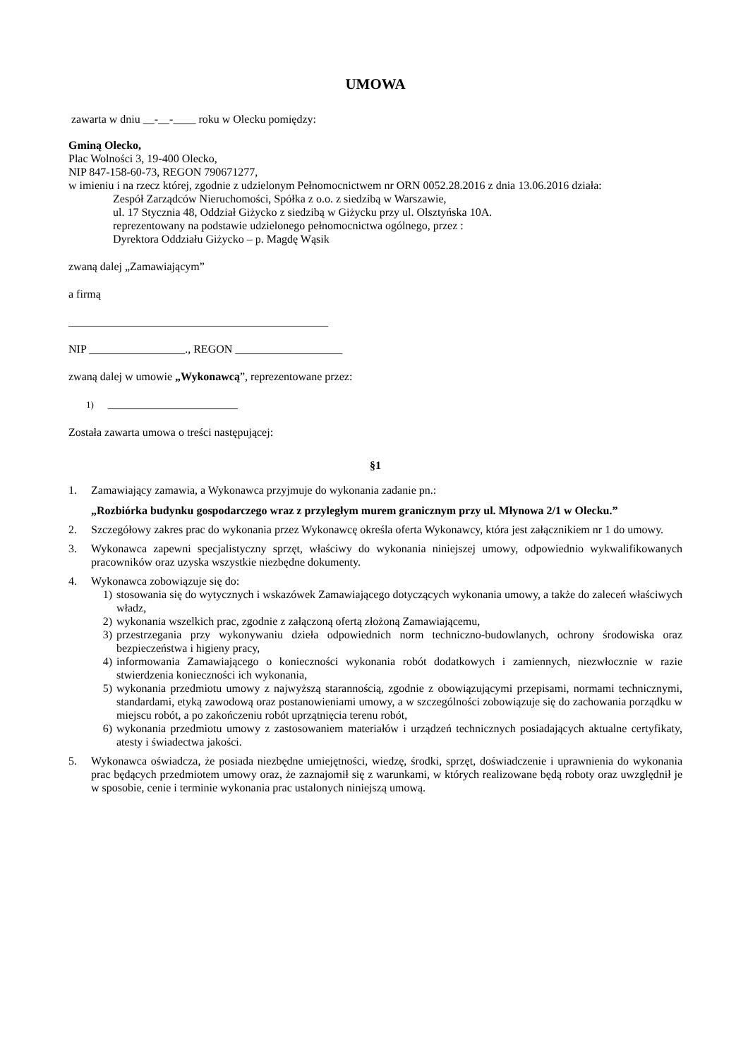UMOWA
zawarta w dniu __-__-____ roku w Olecku pomiędzy:
Gminą Olecko,
Plac Wolności 3, 19-400 Olecko,
NIP 847-158-60-73, REGON 790671277,
w imieniu i na rzecz której, zgodnie z udzielonym Pełnomocnictwem nr ORN 0052.28.2016 z dnia 13.06.2016 działa:
Zespół Zarządców Nieruchomości, Spółka z o.o. z siedzibą w Warszawie,
ul. 17 Stycznia 48, Oddział Giżycko z siedzibą w Giżycku przy ul. Olsztyńska 10A.
reprezentowany na podstawie udzielonego pełnomocnictwa ogólnego, przez :
Dyrektora Oddziału Giżycko – p. Magdę Wąsik
zwaną dalej „Zamawiającym”
a firmą
______________________________________________
NIP _________________., REGON ___________________
zwaną dalej w umowie „Wykonawcą”, reprezentowane przez:
1) _______________________
Została zawarta umowa o treści następującej:
§1
1. Zamawiający zamawia, a Wykonawca przyjmuje do wykonania zadanie pn.:
„Rozbiórka budynku gospodarczego wraz z przyległym murem granicznym przy ul. Młynowa 2/1 w Olecku.”
2. Szczegółowy zakres prac do wykonania przez Wykonawcę określa oferta Wykonawcy, która jest załącznikiem nr 1 do umowy.
3. Wykonawca zapewni specjalistyczny sprzęt, właściwy do wykonania niniejszej umowy, odpowiednio wykwalifikowanych pracowników oraz uzyska wszystkie niezbędne dokumenty.
4. Wykonawca zobowiązuje się do:
1) stosowania się do wytycznych i wskazówek Zamawiającego dotyczących wykonania umowy, a także do zaleceń właściwych władz,
2) wykonania wszelkich prac, zgodnie z załączoną ofertą złożoną Zamawiającemu,
3) przestrzegania przy wykonywaniu dzieła odpowiednich norm techniczno-budowlanych, ochrony środowiska oraz bezpieczeństwa i higieny pracy,
4) informowania Zamawiającego o konieczności wykonania robót dodatkowych i zamiennych, niezwłocznie w razie stwierdzenia konieczności ich wykonania,
5) wykonania przedmiotu umowy z najwyższą starannością, zgodnie z obowiązującymi przepisami, normami technicznymi, standardami, etyką zawodową oraz postanowieniami umowy, a w szczególności zobowiązuje się do zachowania porządku w miejscu robót, a po zakończeniu robót uprzątnięcia terenu robót,
6) wykonania przedmiotu umowy z zastosowaniem materiałów i urządzeń technicznych posiadających aktualne certyfikaty, atesty i świadectwa jakości.
5. Wykonawca oświadcza, że posiada niezbędne umiejętności, wiedzę, środki, sprzęt, doświadczenie i uprawnienia do wykonania prac będących przedmiotem umowy oraz, że zaznajomił się z warunkami, w których realizowane będą roboty oraz uwzględnił je w sposobie, cenie i terminie wykonania prac ustalonych niniejszą umową.